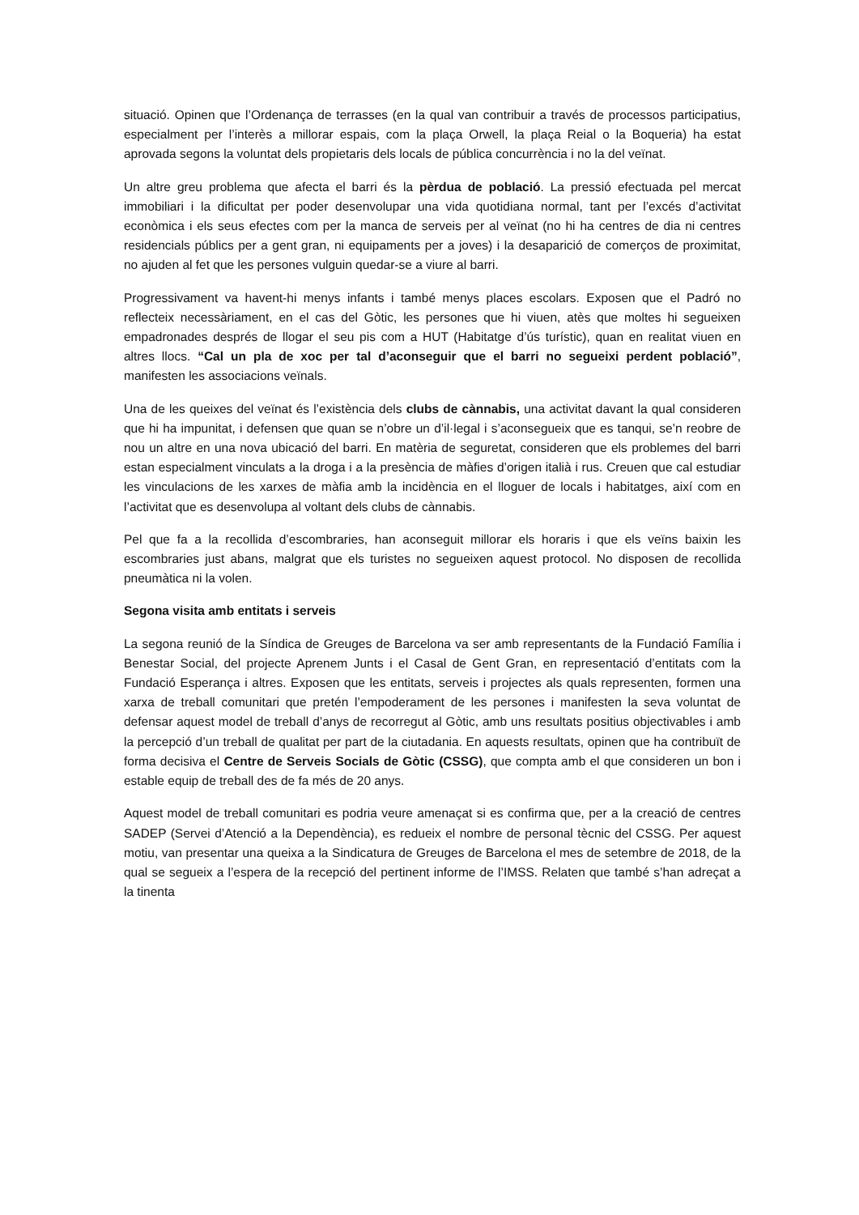situació. Opinen que l’Ordenança de terrasses (en la qual van contribuir a través de processos participatius, especialment per l’interès a millorar espais, com la plaça Orwell, la plaça Reial o la Boqueria) ha estat aprovada segons la voluntat dels propietaris dels locals de pública concurrència i no la del veïnat.
Un altre greu problema que afecta el barri és la pèrdua de població. La pressió efectuada pel mercat immobiliari i la dificultat per poder desenvolupar una vida quotidiana normal, tant per l’excés d’activitat econòmica i els seus efectes com per la manca de serveis per al veïnat (no hi ha centres de dia ni centres residencials públics per a gent gran, ni equipaments per a joves) i la desaparició de comerços de proximitat, no ajuden al fet que les persones vulguin quedar-se a viure al barri.
Progressivament va havent-hi menys infants i també menys places escolars. Exposen que el Padró no reflecteix necessàriament, en el cas del Gòtic, les persones que hi viuen, atès que moltes hi segueixen empadronades després de llogar el seu pis com a HUT (Habitatge d’ús turístic), quan en realitat viuen en altres llocs. “Cal un pla de xoc per tal d’aconseguir que el barri no segueixi perdent població”, manifesten les associacions veïnals.
Una de les queixes del veïnat és l’existència dels clubs de cànnabis, una activitat davant la qual consideren que hi ha impunitat, i defensen que quan se n’obre un d’il·legal i s’aconsegueix que es tanqui, se’n reobre de nou un altre en una nova ubicació del barri. En matèria de seguretat, consideren que els problemes del barri estan especialment vinculats a la droga i a la presència de màfies d’origen italià i rus. Creuen que cal estudiar les vinculacions de les xarxes de màfia amb la incidència en el lloguer de locals i habitatges, així com en l’activitat que es desenvolupa al voltant dels clubs de cànnabis.
Pel que fa a la recollida d’escombraries, han aconseguit millorar els horaris i que els veïns baixin les escombraries just abans, malgrat que els turistes no segueixen aquest protocol. No disposen de recollida pneumàtica ni la volen.
Segona visita amb entitats i serveis
La segona reunió de la Síndica de Greuges de Barcelona va ser amb representants de la Fundació Família i Benestar Social, del projecte Aprenem Junts i el Casal de Gent Gran, en representació d’entitats com la Fundació Esperança i altres. Exposen que les entitats, serveis i projectes als quals representen, formen una xarxa de treball comunitari que pretén l’empoderament de les persones i manifesten la seva voluntat de defensar aquest model de treball d’anys de recorregut al Gòtic, amb uns resultats positius objectivables i amb la percepció d’un treball de qualitat per part de la ciutadania. En aquests resultats, opinen que ha contribuït de forma decisiva el Centre de Serveis Socials de Gòtic (CSSG), que compta amb el que consideren un bon i estable equip de treball des de fa més de 20 anys.
Aquest model de treball comunitari es podria veure amenaçat si es confirma que, per a la creació de centres SADEP (Servei d’Atenció a la Dependència), es redueix el nombre de personal tècnic del CSSG. Per aquest motiu, van presentar una queixa a la Sindicatura de Greuges de Barcelona el mes de setembre de 2018, de la qual se segueix a l’espera de la recepció del pertinent informe de l’IMSS. Relaten que també s’han adreçat a la tinenta